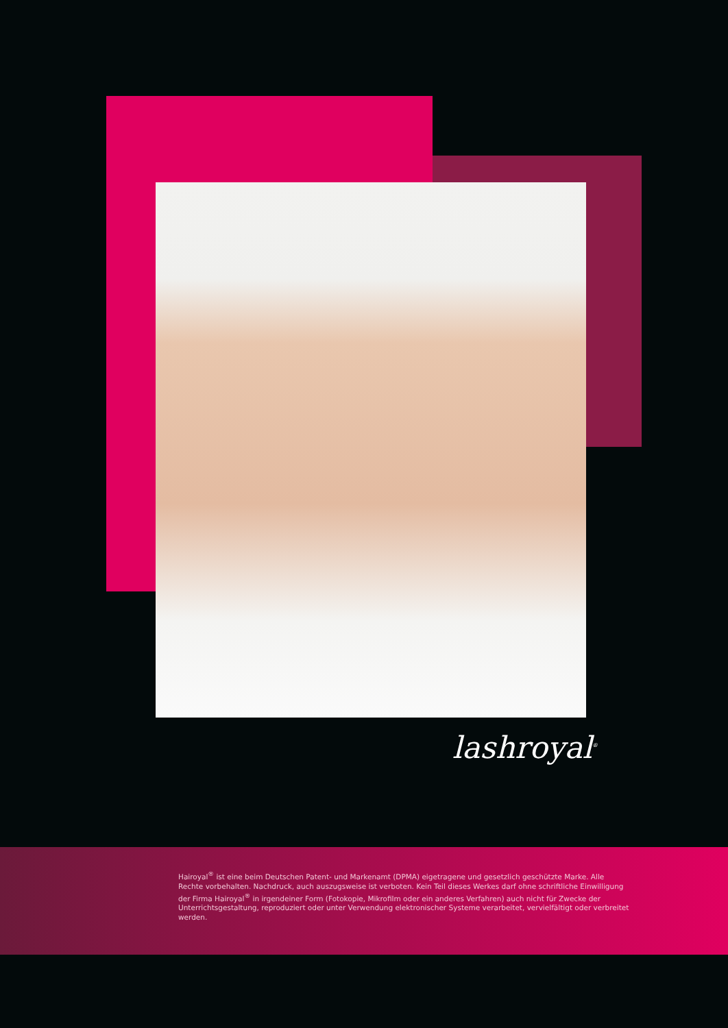lashroyal<sup>®</sup>
Hairoyal<sup>®</sup> ist eine beim Deutschen Patent- und Markenamt (DPMA) eigetragene und gesetzlich geschützte Marke. Alle Rechte vorbehalten. Nachdruck, auch auszugsweise ist verboten. Kein Teil dieses Werkes darf ohne schriftliche Einwilligung der Firma Hairoyal<sup>®</sup> in irgendeiner Form (Fotokopie, Mikrofilm oder ein anderes Verfahren) auch nicht für Zwecke der Unterrichtsgestaltung, reproduziert oder unter Verwendung elektronischer Systeme verarbeitet, vervielfältigt oder verbreitet werden.